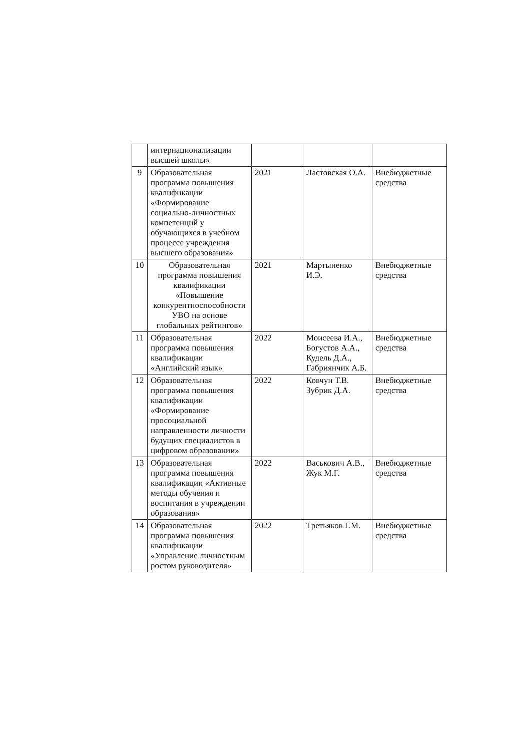| | интернационализации высшей школы» | | | |
| 9 | Образовательная программа повышения квалификации «Формирование социально-личностных компетенций у обучающихся в учебном процессе учреждения высшего образования» | 2021 | Ластовская О.А. | Внебюджетные средства |
| 10 | Образовательная программа повышения квалификации «Повышение конкурентноспособности УВО на основе глобальных рейтингов» | 2021 | Мартыненко И.Э. | Внебюджетные средства |
| 11 | Образовательная программа повышения квалификации «Английский язык» | 2022 | Моисеева И.А., Богустов А.А., Кудель Д.А., Габриянчик А.Б. | Внебюджетные средства |
| 12 | Образовательная программа повышения квалификации «Формирование просоциальной направленности личности будущих специалистов в цифровом образовании» | 2022 | Ковчун Т.В. Зубрик Д.А. | Внебюджетные средства |
| 13 | Образовательная программа повышения квалификации «Активные методы обучения и воспитания в учреждении образования» | 2022 | Васькович А.В., Жук М.Г. | Внебюджетные средства |
| 14 | Образовательная программа повышения квалификации «Управление личностным ростом руководителя» | 2022 | Третьяков Г.М. | Внебюджетные средства |